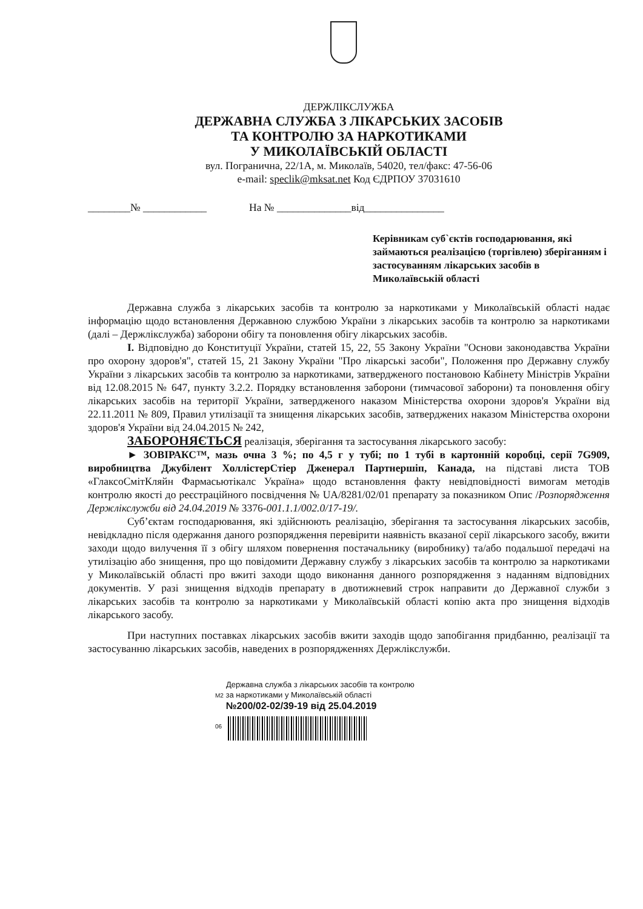ДЕРЖЛІКСЛУЖБА
ДЕРЖАВНА СЛУЖБА З ЛІКАРСЬКИХ ЗАСОБІВ
ТА КОНТРОЛЮ ЗА НАРКОТИКАМИ
У МИКОЛАЇВСЬКІЙ ОБЛАСТІ
вул. Погранична, 22/1А, м. Миколаїв, 54020, тел/факс: 47-56-06
e-mail: speclik@mksat.net Код ЄДРПОУ 37031610
________№ ____________ На № ______________від_______________
Керівникам суб`єктів господарювання, які займаються реалізацією (торгівлею) зберіганням і застосуванням лікарських засобів в Миколаївській області
Державна служба з лікарських засобів та контролю за наркотиками у Миколаївській області надає інформацію щодо встановлення Державною службою України з лікарських засобів та контролю за наркотиками (далі – Держлікслужба) заборони обігу та поновлення обігу лікарських засобів.
І. Відповідно до Конституції України, статей 15, 22, 55 Закону України "Основи законодавства України про охорону здоров'я", статей 15, 21 Закону України "Про лікарські засоби", Положення про Державну службу України з лікарських засобів та контролю за наркотиками, затвердженого постановою Кабінету Міністрів України від 12.08.2015 № 647, пункту 3.2.2. Порядку встановлення заборони (тимчасової заборони) та поновлення обігу лікарських засобів на території України, затвердженого наказом Міністерства охорони здоров'я України від 22.11.2011 № 809, Правил утилізації та знищення лікарських засобів, затверджених наказом Міністерства охорони здоров'я України від 24.04.2015 № 242,
ЗАБОРОНЯЄТЬСЯ реалізація, зберігання та застосування лікарського засобу:
► ЗОВІРАКС™, мазь очна 3 %; по 4,5 г у тубі; по 1 тубі в картонній коробці, серії 7G909, виробництва Джубілент ХоллістерСтіер Дженерал Партнершіп, Канада, на підставі листа ТОВ «ГлаксоСмітКляйн Фармасьютікалс Україна» щодо встановлення факту невідповідності вимогам методів контролю якості до реєстраційного посвідчення № UA/8281/02/01 препарату за показником Опис /Розпорядження Держлікслужби від 24.04.2019 № 3376-001.1.1/002.0/17-19/.
Суб’єктам господарювання, які здійснюють реалізацію, зберігання та застосування лікарських засобів, невідкладно після одержання даного розпорядження перевірити наявність вказаної серії лікарського засобу, вжити заходи щодо вилучення її з обігу шляхом повернення постачальнику (виробнику) та/або подальшої передачі на утилізацію або знищення, про що повідомити Державну службу з лікарських засобів та контролю за наркотиками у Миколаївській області про вжиті заходи щодо виконання данного розпорядження з наданням відповідних документів. У разі знищення відходів препарату в двотижневий строк направити до Державної служби з лікарських засобів та контролю за наркотиками у Миколаївській області копію акта про знищення відходів лікарського засобу.
При наступних поставках лікарських засобів вжити заходів щодо запобігання придбанню, реалізації та застосуванню лікарських засобів, наведених в розпорядженнях Держлікслужби.
Державна служба з лікарських засобів та контролю
М2 за наркотиками у Миколаївській області
№200/02-02/39-19 від 25.04.2019
06